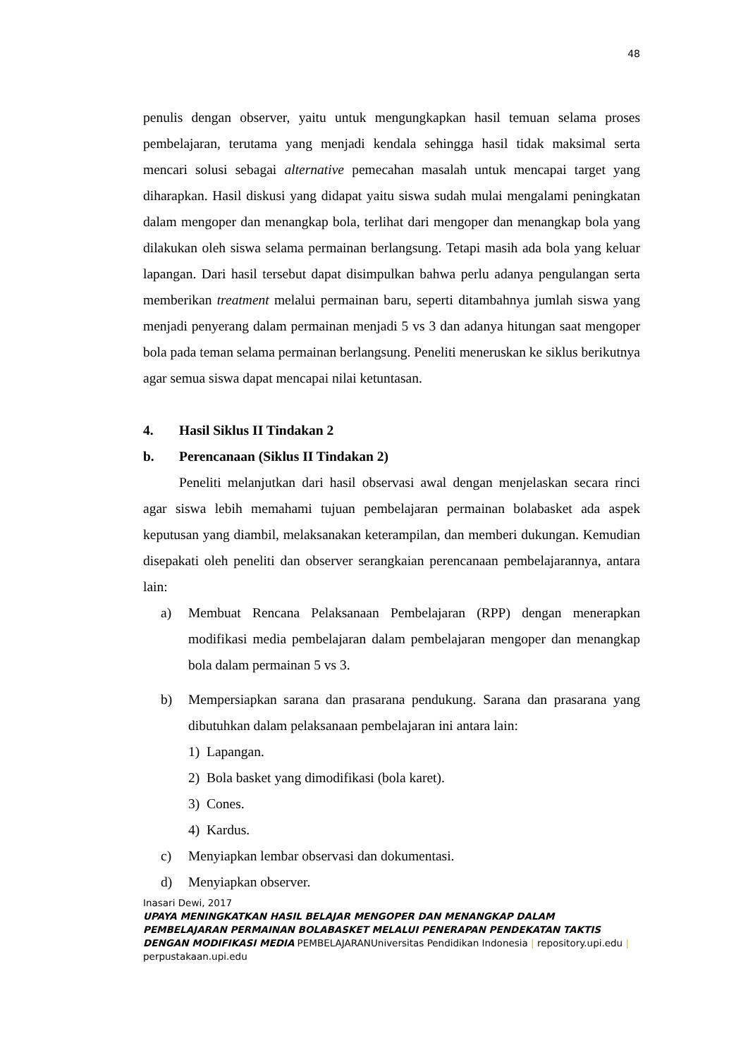48
penulis dengan observer, yaitu untuk mengungkapkan hasil temuan selama proses pembelajaran, terutama yang menjadi kendala sehingga hasil tidak maksimal serta mencari solusi sebagai alternative pemecahan masalah untuk mencapai target yang diharapkan. Hasil diskusi yang didapat yaitu siswa sudah mulai mengalami peningkatan dalam mengoper dan menangkap bola, terlihat dari mengoper dan menangkap bola yang dilakukan oleh siswa selama permainan berlangsung. Tetapi masih ada bola yang keluar lapangan. Dari hasil tersebut dapat disimpulkan bahwa perlu adanya pengulangan serta memberikan treatment melalui permainan baru, seperti ditambahnya jumlah siswa yang menjadi penyerang dalam permainan menjadi 5 vs 3 dan adanya hitungan saat mengoper bola pada teman selama permainan berlangsung. Peneliti meneruskan ke siklus berikutnya agar semua siswa dapat mencapai nilai ketuntasan.
4. Hasil Siklus II Tindakan 2
b. Perencanaan (Siklus II Tindakan 2)
Peneliti melanjutkan dari hasil observasi awal dengan menjelaskan secara rinci agar siswa lebih memahami tujuan pembelajaran permainan bolabasket ada aspek keputusan yang diambil, melaksanakan keterampilan, dan memberi dukungan. Kemudian disepakati oleh peneliti dan observer serangkaian perencanaan pembelajarannya, antara lain:
a) Membuat Rencana Pelaksanaan Pembelajaran (RPP) dengan menerapkan modifikasi media pembelajaran dalam pembelajaran mengoper dan menangkap bola dalam permainan 5 vs 3.
b) Mempersiapkan sarana dan prasarana pendukung. Sarana dan prasarana yang dibutuhkan dalam pelaksanaan pembelajaran ini antara lain:
1) Lapangan.
2) Bola basket yang dimodifikasi (bola karet).
3) Cones.
4) Kardus.
c) Menyiapkan lembar observasi dan dokumentasi.
d) Menyiapkan observer.
Inasari Dewi, 2017
UPAYA MENINGKATKAN HASIL BELAJAR MENGOPER DAN MENANGKAP DALAM PEMBELAJARAN PERMAINAN BOLABASKET MELALUI PENERAPAN PENDEKATAN TAKTIS DENGAN MODIFIKASI MEDIA PEMBELAJARANUniversitas Pendidikan Indonesia | repository.upi.edu | perpustakaan.upi.edu